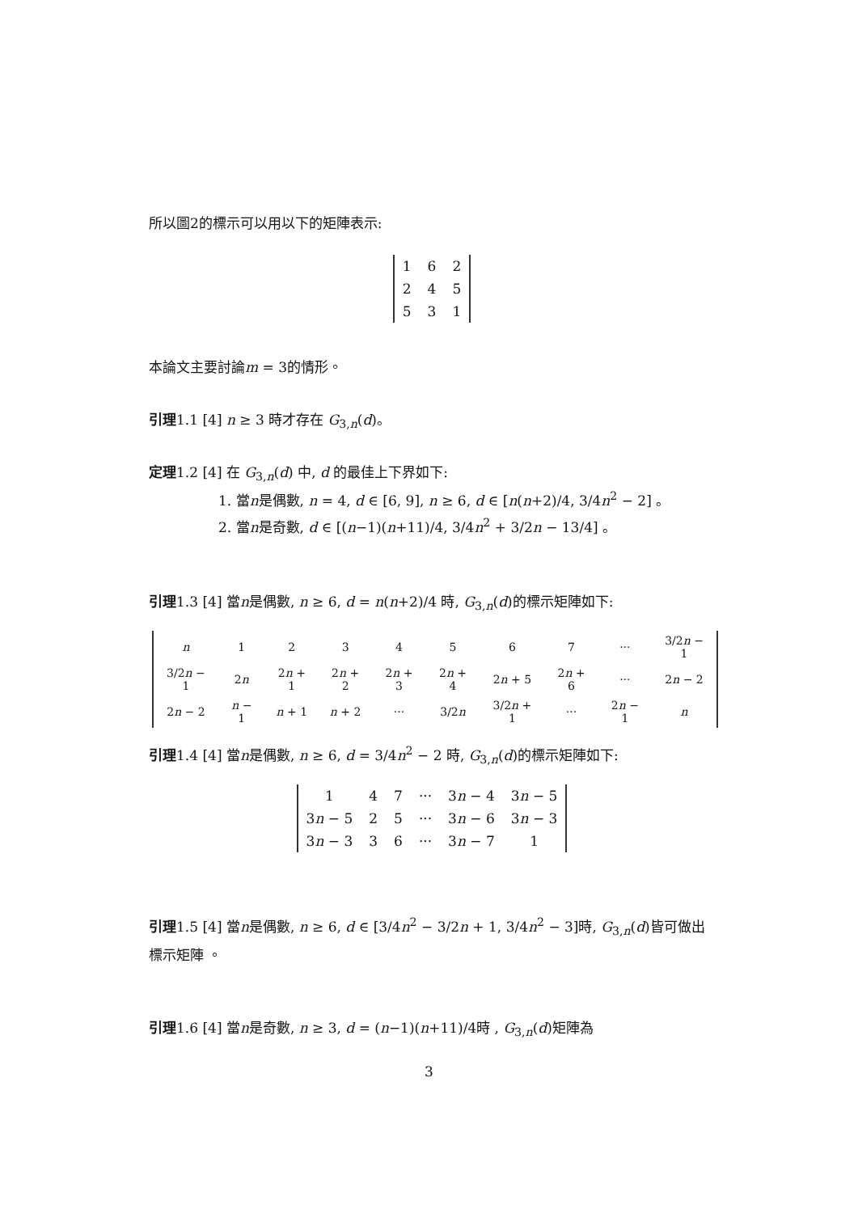所以圖2的標示可以用以下的矩陣表示:
| 1 | 6 | 2 |
| 2 | 4 | 5 |
| 5 | 3 | 1 |
本論文主要討論m = 3的情形。
引理1.1 [4] n ≥ 3 時才存在 G<sub>3,n</sub>(d)。
定理1.2 [4] 在 G<sub>3,n</sub>(d) 中, d 的最佳上下界如下:
1. 當n是偶數, n = 4, d ∈ [6, 9], n ≥ 6, d ∈ [n(n+2)/4, 3/4n<sup>2</sup> − 2] 。
2. 當n是奇數, d ∈ [(n−1)(n+11)/4, 3/4n<sup>2</sup> + 3/2n − 13/4] 。
引理1.3 [4] 當n是偶數, n ≥ 6, d = n(n+2)/4 時, G<sub>3,n</sub>(d)的標示矩陣如下:
| n | 1 | 2 | 3 | 4 | 5 | 6 | 7 | ··· | 3/2 n − 1 |
| 3/2 n − 1 | 2 n | 2 n + 1 | 2 n + 2 | 2 n + 3 | 2 n + 4 | 2 n + 5 | 2 n + 6 | ··· | 2 n − 2 |
| 2 n − 2 | n − 1 | n + 1 | n + 2 | ··· | 3/2 n | 3/2 n + 1 | ··· | 2 n − 1 | n |
引理1.4 [4] 當n是偶數, n ≥ 6, d = 3/4n<sup>2</sup> − 2 時, G<sub>3,n</sub>(d)的標示矩陣如下:
| 1 | 4 | 7 | ··· | 3 n − 4 | 3 n − 5 |
| 3 n − 5 | 2 | 5 | ··· | 3 n − 6 | 3 n − 3 |
| 3 n − 3 | 3 | 6 | ··· | 3 n − 7 | 1 |
引理1.5 [4] 當n是偶數, n ≥ 6, d ∈ [3/4n<sup>2</sup> − 3/2n + 1, 3/4n<sup>2</sup> − 3]時, G<sub>3,n</sub>(d)皆可做出標示矩陣 。
引理1.6 [4] 當n是奇數, n ≥ 3, d = (n−1)(n+11)/4時 , G<sub>3,n</sub>(d)矩陣為
3